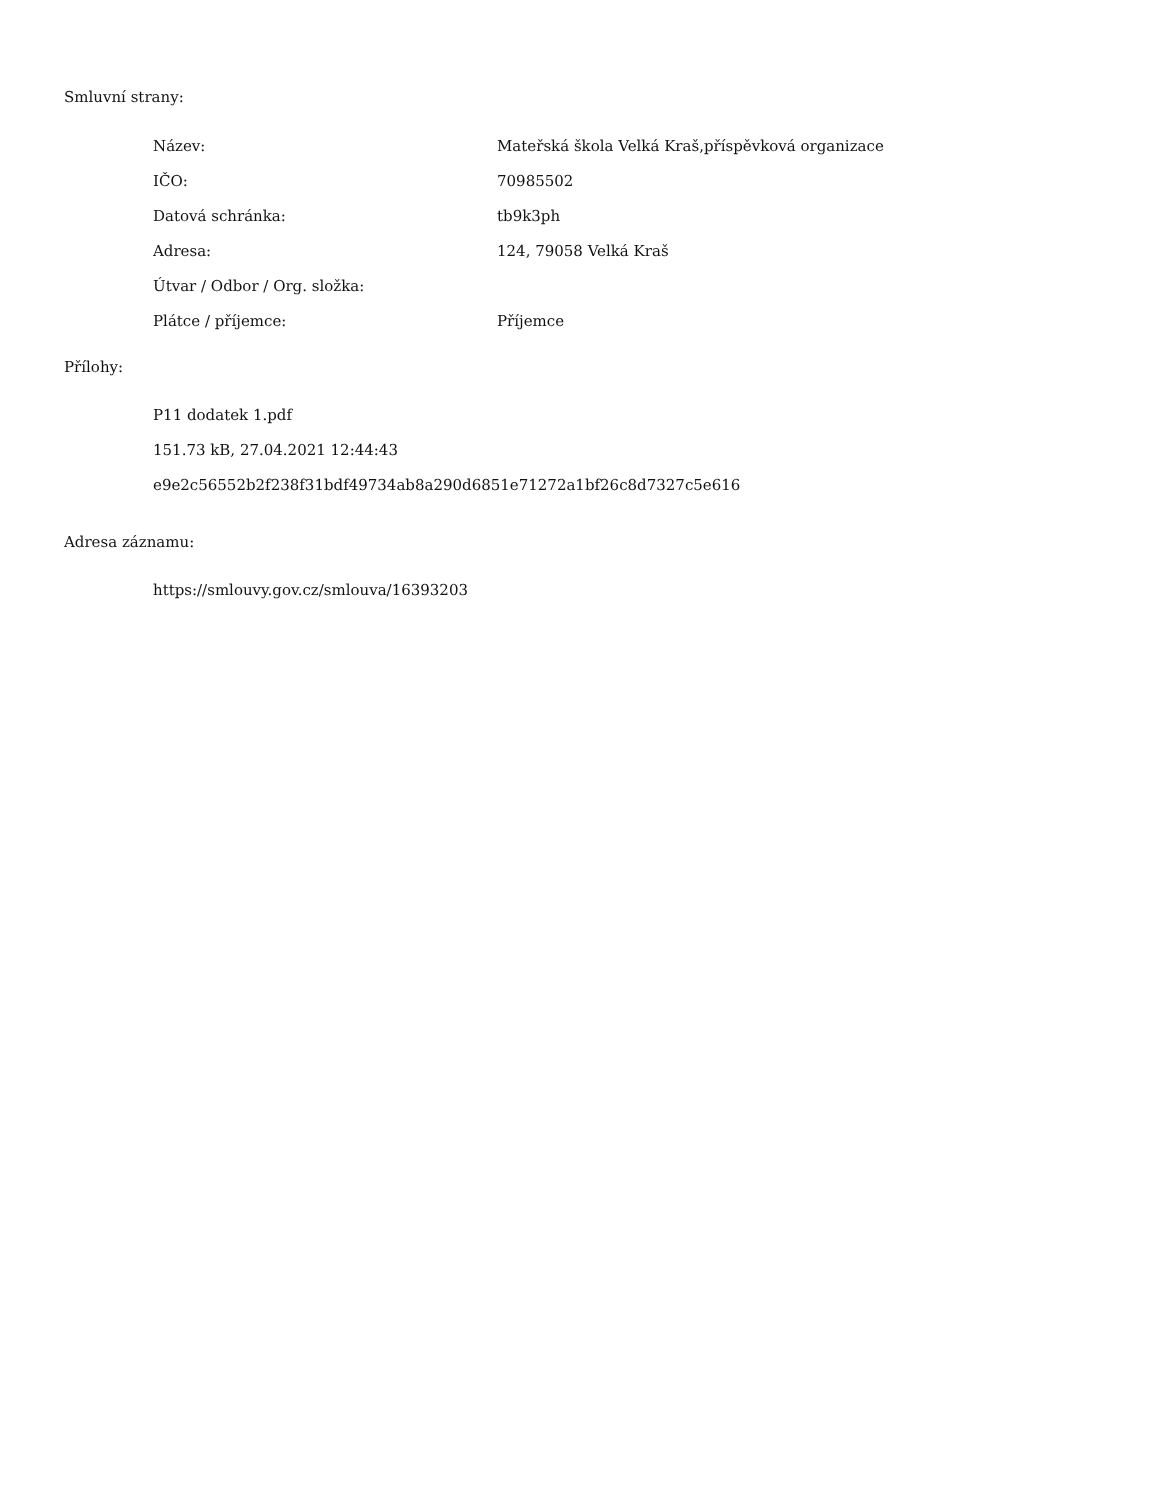Smluvní strany:
| Název: | Mateřská škola Velká Kraš,příspěvková organizace |
| IČO: | 70985502 |
| Datová schránka: | tb9k3ph |
| Adresa: | 124, 79058 Velká Kraš |
| Útvar / Odbor / Org. složka: | |
| Plátce / příjemce: | Příjemce |
Přílohy:
P11 dodatek 1.pdf
151.73 kB, 27.04.2021 12:44:43
e9e2c56552b2f238f31bdf49734ab8a290d6851e71272a1bf26c8d7327c5e616
Adresa záznamu:
https://smlouvy.gov.cz/smlouva/16393203